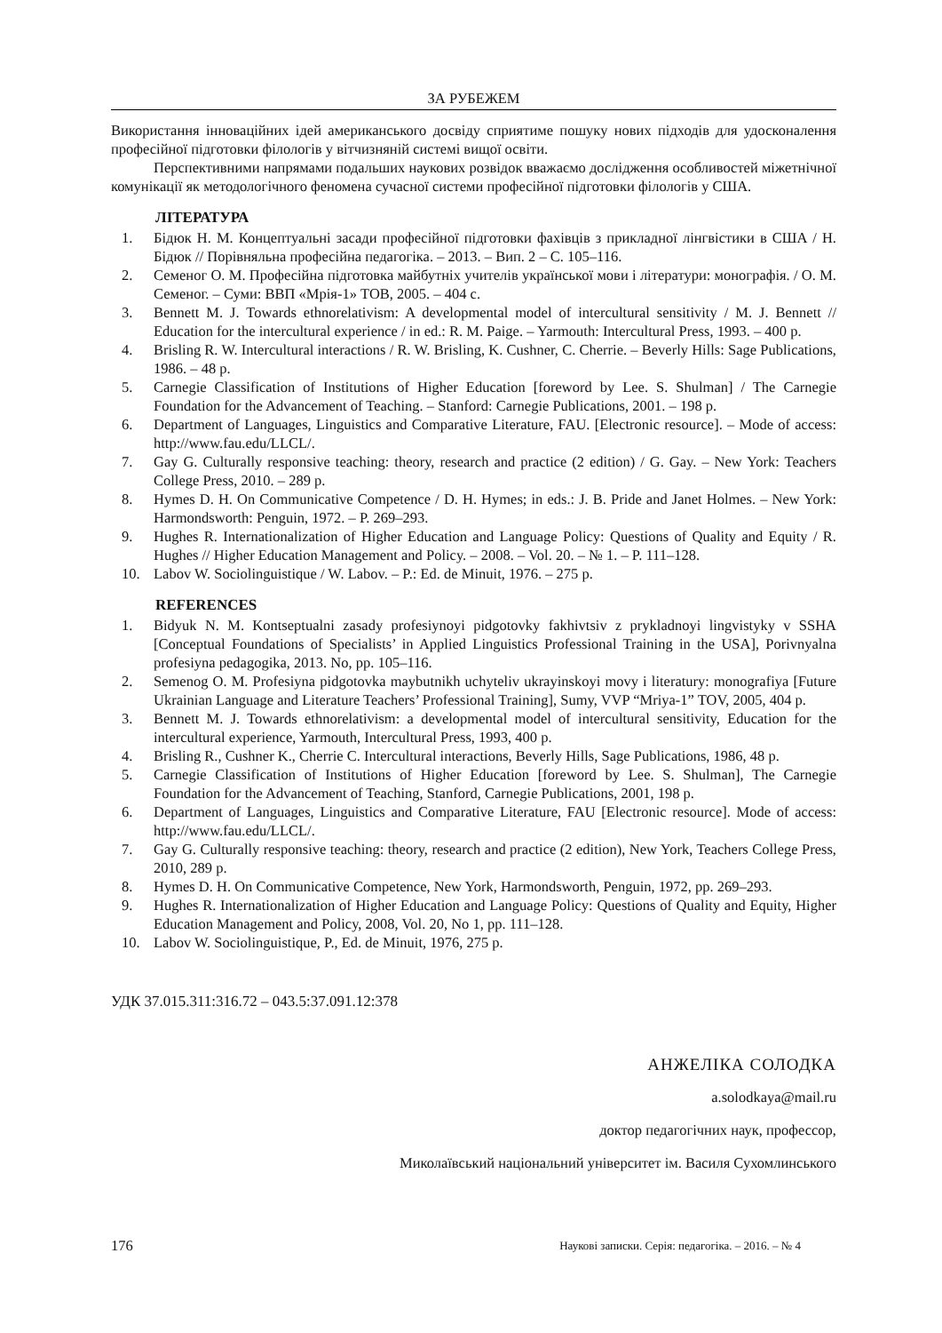ЗА РУБЕЖЕМ
Використання інноваційних ідей американського досвіду сприятиме пошуку нових підходів для удосконалення професійної підготовки філологів у вітчизняній системі вищої освіти.
Перспективними напрямами подальших наукових розвідок вважаємо дослідження особливостей міжетнічної комунікації як методологічного феномена сучасної системи професійної підготовки філологів у США.
ЛІТЕРАТУРА
1. Бідюк Н. М. Концептуальні засади професійної підготовки фахівців з прикладної лінгвістики в США / Н. Бідюк // Порівняльна професійна педагогіка. – 2013. – Вип. 2 – С. 105–116.
2. Семеног О. М. Професійна підготовка майбутніх учителів української мови і літератури: монографія. / О. М. Семеног. – Суми: ВВП «Мрія-1» ТОВ, 2005. – 404 с.
3. Bennett M. J. Towards ethnorelativism: A developmental model of intercultural sensitivity / M. J. Bennett // Education for the intercultural experience / in ed.: R. M. Paige. – Yarmouth: Intercultural Press, 1993. – 400 p.
4. Brisling R. W. Intercultural interactions / R. W. Brisling, K. Cushner, C. Cherrie. – Beverly Hills: Sage Publications, 1986. – 48 p.
5. Carnegie Classification of Institutions of Higher Education [foreword by Lee. S. Shulman] / The Carnegie Foundation for the Advancement of Teaching. – Stanford: Carnegie Publications, 2001. – 198 p.
6. Department of Languages, Linguistics and Comparative Literature, FAU. [Electronic resource]. – Mode of access: http://www.fau.edu/LLCL/.
7. Gay G. Culturally responsive teaching: theory, research and practice (2 edition) / G. Gay. – New York: Teachers College Press, 2010. – 289 p.
8. Hymes D. H. On Communicative Competence / D. H. Hymes; in eds.: J. B. Pride and Janet Holmes. – New York: Harmondsworth: Penguin, 1972. – P. 269–293.
9. Hughes R. Internationalization of Higher Education and Language Policy: Questions of Quality and Equity / R. Hughes // Higher Education Management and Policy. – 2008. – Vol. 20. – № 1. – P. 111–128.
10. Labov W. Sociolinguistique / W. Labov. – P.: Ed. de Minuit, 1976. – 275 p.
REFERENCES
1. Bidyuk N. M. Kontseptualni zasady profesiynoyi pidgotovky fakhivtsiv z prykladnoyi lingvistyky v SSHA [Conceptual Foundations of Specialists’ in Applied Linguistics Professional Training in the USA], Porivnyalna profesiyna pedagogika, 2013. No, pp. 105–116.
2. Semenog O. M. Profesiyna pidgotovka maybutnikh uchyteliv ukrayinskoyi movy i literatury: monografiya [Future Ukrainian Language and Literature Teachers’ Professional Training], Sumy, VVP “Mriya-1” TOV, 2005, 404 p.
3. Bennett M. J. Towards ethnorelativism: a developmental model of intercultural sensitivity, Education for the intercultural experience, Yarmouth, Intercultural Press, 1993, 400 p.
4. Brisling R., Cushner K., Cherrie C. Intercultural interactions, Beverly Hills, Sage Publications, 1986, 48 p.
5. Carnegie Classification of Institutions of Higher Education [foreword by Lee. S. Shulman], The Carnegie Foundation for the Advancement of Teaching, Stanford, Carnegie Publications, 2001, 198 p.
6. Department of Languages, Linguistics and Comparative Literature, FAU [Electronic resource]. Mode of access: http://www.fau.edu/LLCL/.
7. Gay G. Culturally responsive teaching: theory, research and practice (2 edition), New York, Teachers College Press, 2010, 289 p.
8. Hymes D. H. On Communicative Competence, New York, Harmondsworth, Penguin, 1972, pp. 269–293.
9. Hughes R. Internationalization of Higher Education and Language Policy: Questions of Quality and Equity, Higher Education Management and Policy, 2008, Vol. 20, No 1, pp. 111–128.
10. Labov W. Sociolinguistique, P., Ed. de Minuit, 1976, 275 p.
УДК 37.015.311:316.72 – 043.5:37.091.12:378
АНЖЕЛІКА СОЛОДКА
a.solodkaya@mail.ru
доктор педагогічних наук, профессор,
Миколаївський національний університет ім. Василя Сухомлинського
176 Наукові записки. Серія: педагогіка. – 2016. – № 4